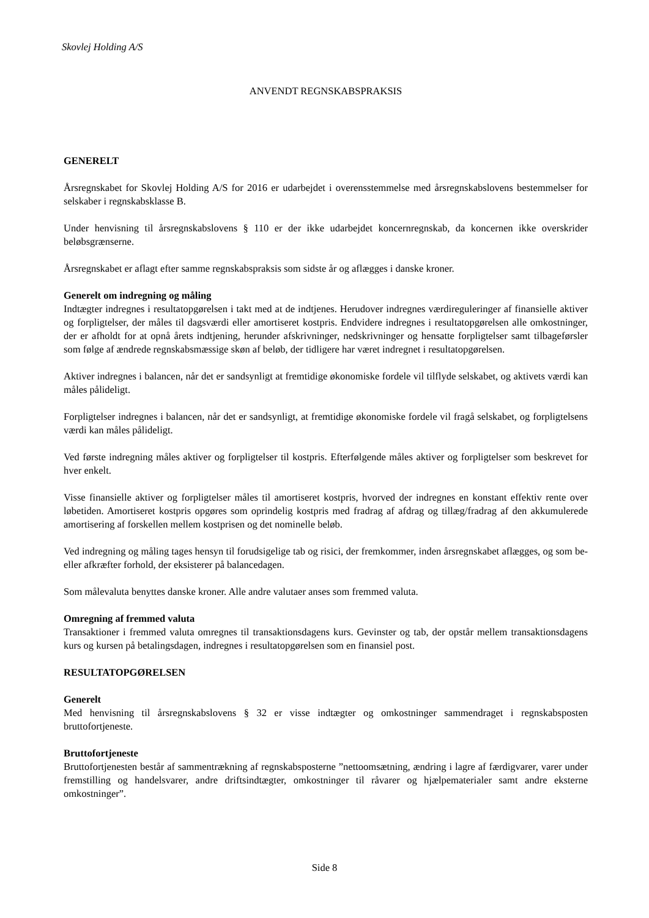Skovlej Holding A/S
ANVENDT REGNSKABSPRAKSIS
GENERELT
Årsregnskabet for Skovlej Holding A/S for 2016 er udarbejdet i overensstemmelse med årsregnskabslovens bestemmelser for selskaber i regnskabsklasse B.
Under henvisning til årsregnskabslovens § 110 er der ikke udarbejdet koncernregnskab, da koncernen ikke overskrider beløbsgrænserne.
Årsregnskabet er aflagt efter samme regnskabspraksis som sidste år og aflægges i danske kroner.
Generelt om indregning og måling
Indtægter indregnes i resultatopgørelsen i takt med at de indtjenes. Herudover indregnes værdireguleringer af finansielle aktiver og forpligtelser, der måles til dagsværdi eller amortiseret kostpris. Endvidere indregnes i resultatopgørelsen alle omkostninger, der er afholdt for at opnå årets indtjening, herunder afskrivninger, nedskrivninger og hensatte forpligtelser samt tilbageførsler som følge af ændrede regnskabsmæssige skøn af beløb, der tidligere har været indregnet i resultatopgørelsen.
Aktiver indregnes i balancen, når det er sandsynligt at fremtidige økonomiske fordele vil tilflyde selskabet, og aktivets værdi kan måles pålideligt.
Forpligtelser indregnes i balancen, når det er sandsynligt, at fremtidige økonomiske fordele vil fragå selskabet, og forpligtelsens værdi kan måles pålideligt.
Ved første indregning måles aktiver og forpligtelser til kostpris. Efterfølgende måles aktiver og forpligtelser som beskrevet for hver enkelt.
Visse finansielle aktiver og forpligtelser måles til amortiseret kostpris, hvorved der indregnes en konstant effektiv rente over løbetiden. Amortiseret kostpris opgøres som oprindelig kostpris med fradrag af afdrag og tillæg/fradrag af den akkumulerede amortisering af forskellen mellem kostprisen og det nominelle beløb.
Ved indregning og måling tages hensyn til forudsigelige tab og risici, der fremkommer, inden årsregnskabet aflægges, og som be- eller afkræfter forhold, der eksisterer på balancedagen.
Som målevaluta benyttes danske kroner. Alle andre valutaer anses som fremmed valuta.
Omregning af fremmed valuta
Transaktioner i fremmed valuta omregnes til transaktionsdagens kurs. Gevinster og tab, der opstår mellem transaktionsdagens kurs og kursen på betalingsdagen, indregnes i resultatopgørelsen som en finansiel post.
RESULTATOPGØRELSEN
Generelt
Med henvisning til årsregnskabslovens § 32 er visse indtægter og omkostninger sammendraget i regnskabsposten bruttofortjeneste.
Bruttofortjeneste
Bruttofortjenesten består af sammentrækning af regnskabsposterne ”nettoomsætning, ændring i lagre af færdigvarer, varer under fremstilling og handelsvarer, andre driftsindtægter, omkostninger til råvarer og hjælpematerialer samt andre eksterne omkostninger”.
Side 8